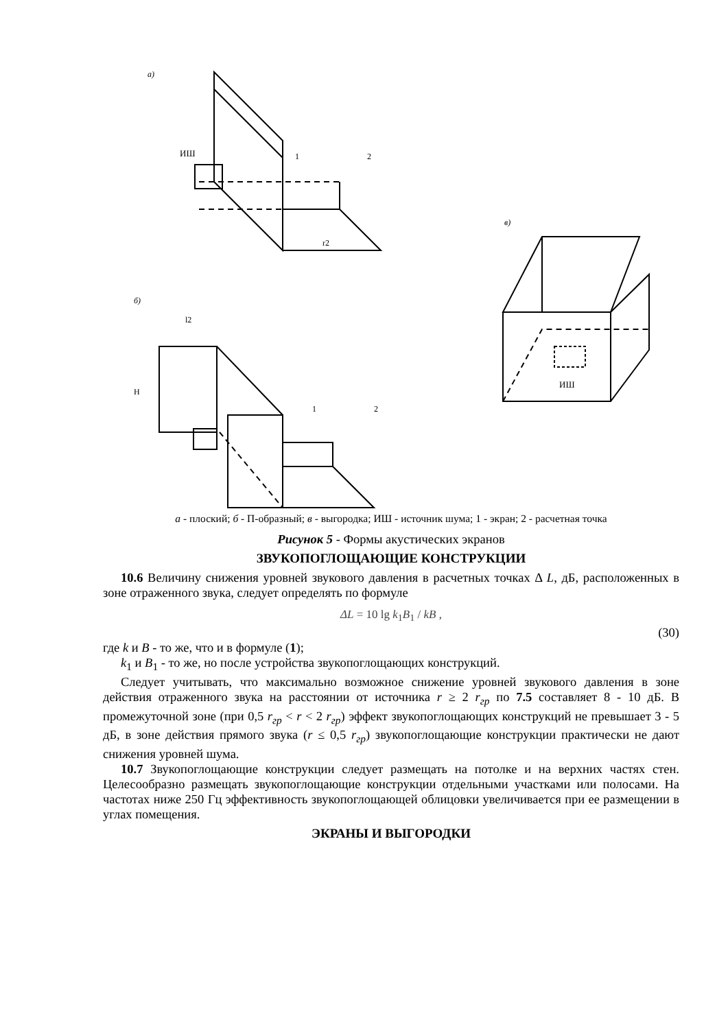а)
ИШ
1
2
r2
б)
l2
1
2
H
в)
ИШ
а - плоский; б - П-образный; в - выгородка; ИШ - источник шума; 1 - экран; 2 - расчетная точка
Рисунок 5 - Формы акустических экранов
ЗВУКОПОГЛОЩАЮЩИЕ КОНСТРУКЦИИ
10.6 Величину снижения уровней звукового давления в расчетных точках Δ L, дБ, расположенных в зоне отраженного звука, следует определять по формуле
ΔL = 10 lg k<sub>1</sub>B<sub>1</sub> / kB ,
(30)
где k и B - то же, что и в формуле (1);
k<sub>1</sub> и B<sub>1</sub> - то же, но после устройства звукопоглощающих конструкций.
Следует учитывать, что максимально возможное снижение уровней звукового давления в зоне действия отраженного звука на расстоянии от источника r ≥ 2 r<sub>гр</sub> по 7.5 составляет 8 - 10 дБ. В промежуточной зоне (при 0,5 r<sub>гр</sub> < r < 2 r<sub>гр</sub>) эффект звукопоглощающих конструкций не превышает 3 - 5 дБ, в зоне действия прямого звука (r ≤ 0,5 r<sub>гр</sub>) звукопоглощающие конструкции практически не дают снижения уровней шума.
10.7 Звукопоглощающие конструкции следует размещать на потолке и на верхних частях стен. Целесообразно размещать звукопоглощающие конструкции отдельными участками или полосами. На частотах ниже 250 Гц эффективность звукопоглощающей облицовки увеличивается при ее размещении в углах помещения.
ЭКРАНЫ И ВЫГОРОДКИ